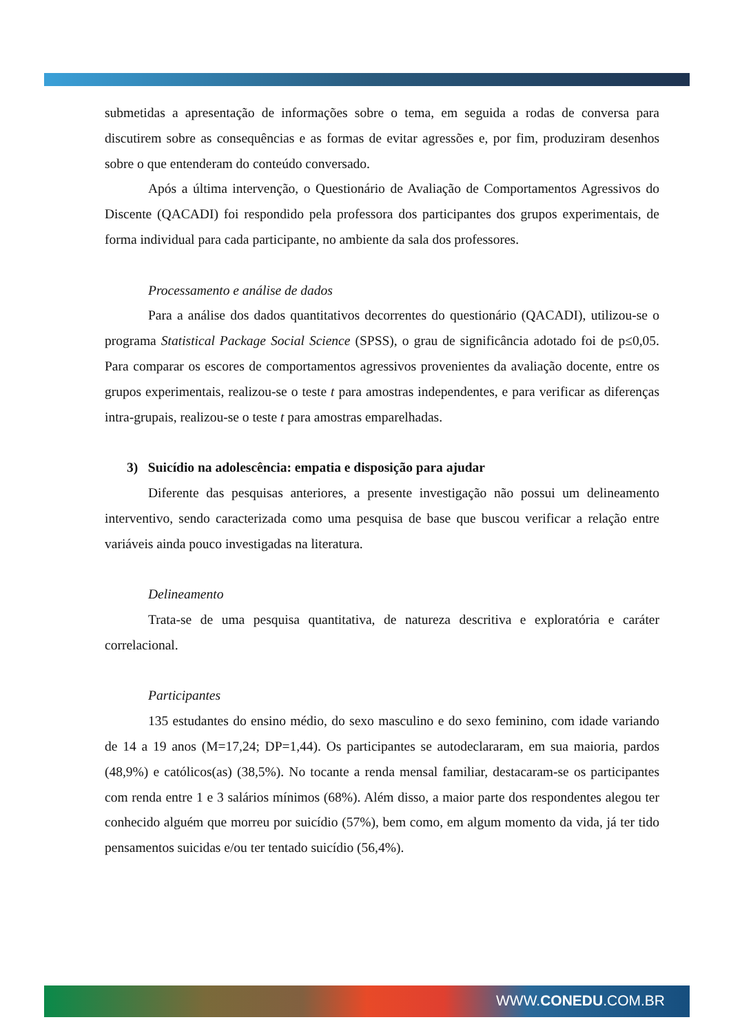submetidas a apresentação de informações sobre o tema, em seguida a rodas de conversa para discutirem sobre as consequências e as formas de evitar agressões e, por fim, produziram desenhos sobre o que entenderam do conteúdo conversado.
Após a última intervenção, o Questionário de Avaliação de Comportamentos Agressivos do Discente (QACADI) foi respondido pela professora dos participantes dos grupos experimentais, de forma individual para cada participante, no ambiente da sala dos professores.
Processamento e análise de dados
Para a análise dos dados quantitativos decorrentes do questionário (QACADI), utilizou-se o programa Statistical Package Social Science (SPSS), o grau de significância adotado foi de p≤0,05. Para comparar os escores de comportamentos agressivos provenientes da avaliação docente, entre os grupos experimentais, realizou-se o teste t para amostras independentes, e para verificar as diferenças intra-grupais, realizou-se o teste t para amostras emparelhadas.
3) Suicídio na adolescência: empatia e disposição para ajudar
Diferente das pesquisas anteriores, a presente investigação não possui um delineamento interventivo, sendo caracterizada como uma pesquisa de base que buscou verificar a relação entre variáveis ainda pouco investigadas na literatura.
Delineamento
Trata-se de uma pesquisa quantitativa, de natureza descritiva e exploratória e caráter correlacional.
Participantes
135 estudantes do ensino médio, do sexo masculino e do sexo feminino, com idade variando de 14 a 19 anos (M=17,24; DP=1,44). Os participantes se autodeclararam, em sua maioria, pardos (48,9%) e católicos(as) (38,5%). No tocante a renda mensal familiar, destacaram-se os participantes com renda entre 1 e 3 salários mínimos (68%). Além disso, a maior parte dos respondentes alegou ter conhecido alguém que morreu por suicídio (57%), bem como, em algum momento da vida, já ter tido pensamentos suicidas e/ou ter tentado suicídio (56,4%).
WWW.CONEDU.COM.BR